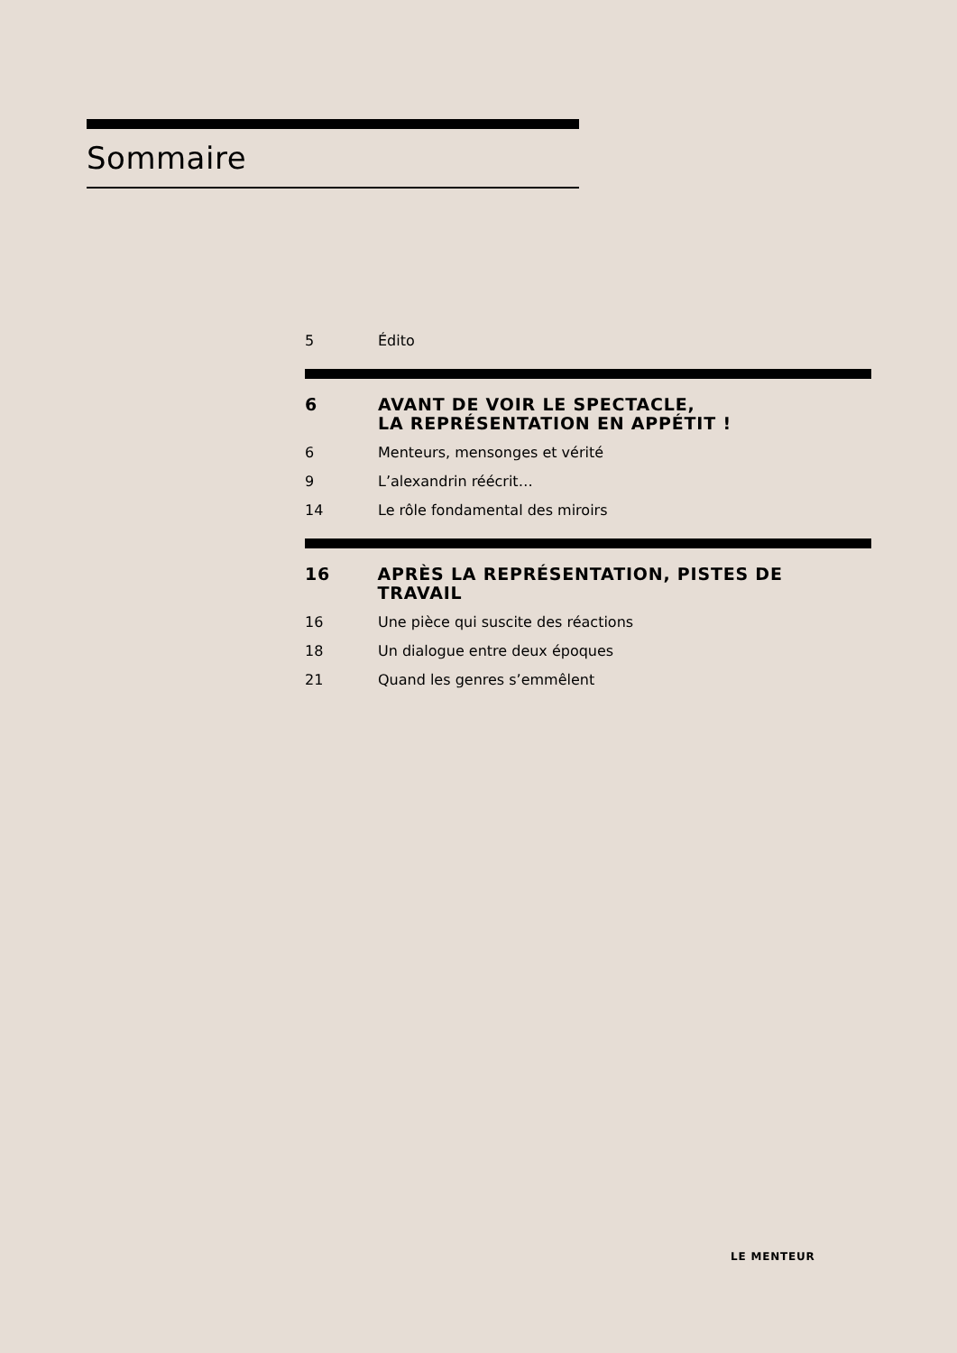Sommaire
5 Édito
6 AVANT DE VOIR LE SPECTACLE,
LA REPRÉSENTATION EN APPÉTIT !
6 Menteurs, mensonges et vérité
9 L’alexandrin réécrit…
14 Le rôle fondamental des miroirs
16 APRÈS LA REPRÉSENTATION, PISTES DE TRAVAIL
16 Une pièce qui suscite des réactions
18 Un dialogue entre deux époques
21 Quand les genres s’emmêlent
LE MENTEUR